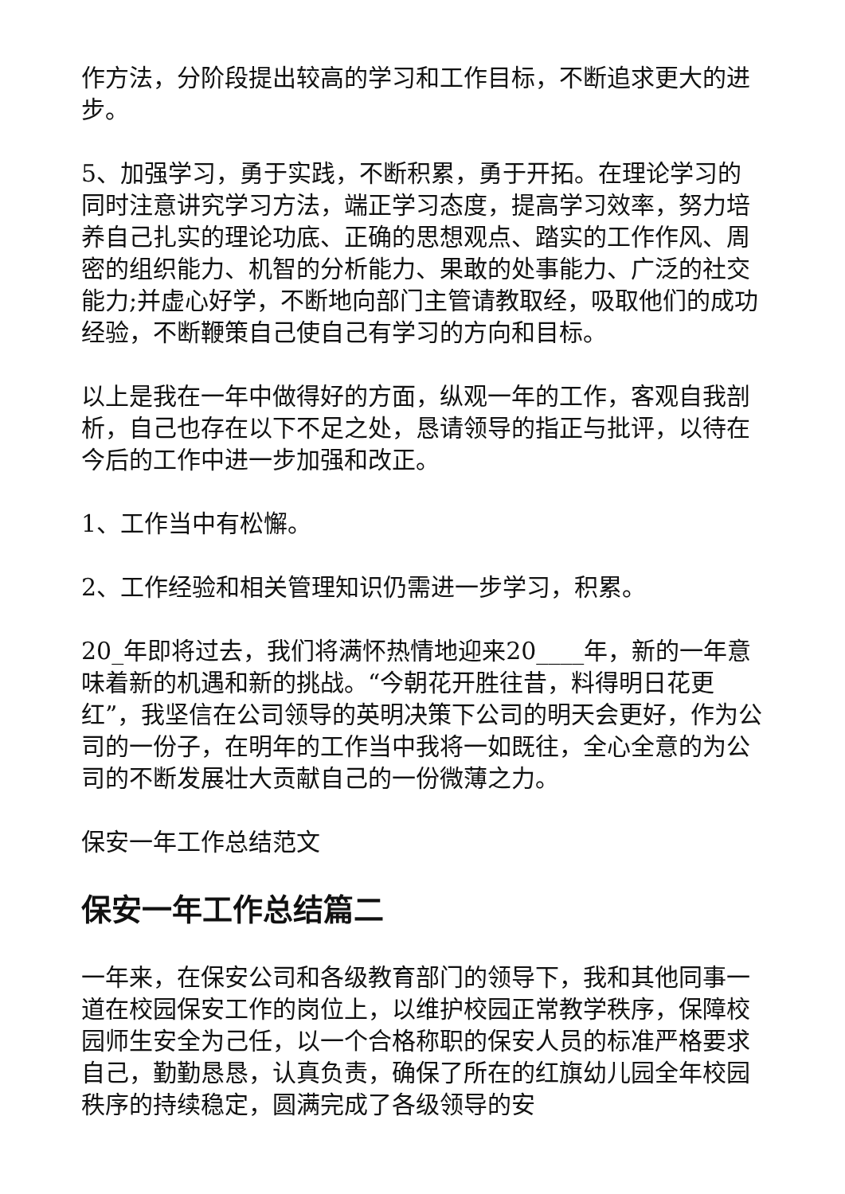作方法，分阶段提出较高的学习和工作目标，不断追求更大的进步。
5、加强学习，勇于实践，不断积累，勇于开拓。在理论学习的同时注意讲究学习方法，端正学习态度，提高学习效率，努力培养自己扎实的理论功底、正确的思想观点、踏实的工作作风、周密的组织能力、机智的分析能力、果敢的处事能力、广泛的社交能力;并虚心好学，不断地向部门主管请教取经，吸取他们的成功经验，不断鞭策自己使自己有学习的方向和目标。
以上是我在一年中做得好的方面，纵观一年的工作，客观自我剖析，自己也存在以下不足之处，恳请领导的指正与批评，以待在今后的工作中进一步加强和改正。
1、工作当中有松懈。
2、工作经验和相关管理知识仍需进一步学习，积累。
20_年即将过去，我们将满怀热情地迎来20____年，新的一年意味着新的机遇和新的挑战。“今朝花开胜往昔，料得明日花更红”，我坚信在公司领导的英明决策下公司的明天会更好，作为公司的一份子，在明年的工作当中我将一如既往，全心全意的为公司的不断发展壮大贡献自己的一份微薄之力。
保安一年工作总结范文
保安一年工作总结篇二
一年来，在保安公司和各级教育部门的领导下，我和其他同事一道在校园保安工作的岗位上，以维护校园正常教学秩序，保障校园师生安全为己任，以一个合格称职的保安人员的标准严格要求自己，勤勤恳恳，认真负责，确保了所在的红旗幼儿园全年校园秩序的持续稳定，圆满完成了各级领导的安